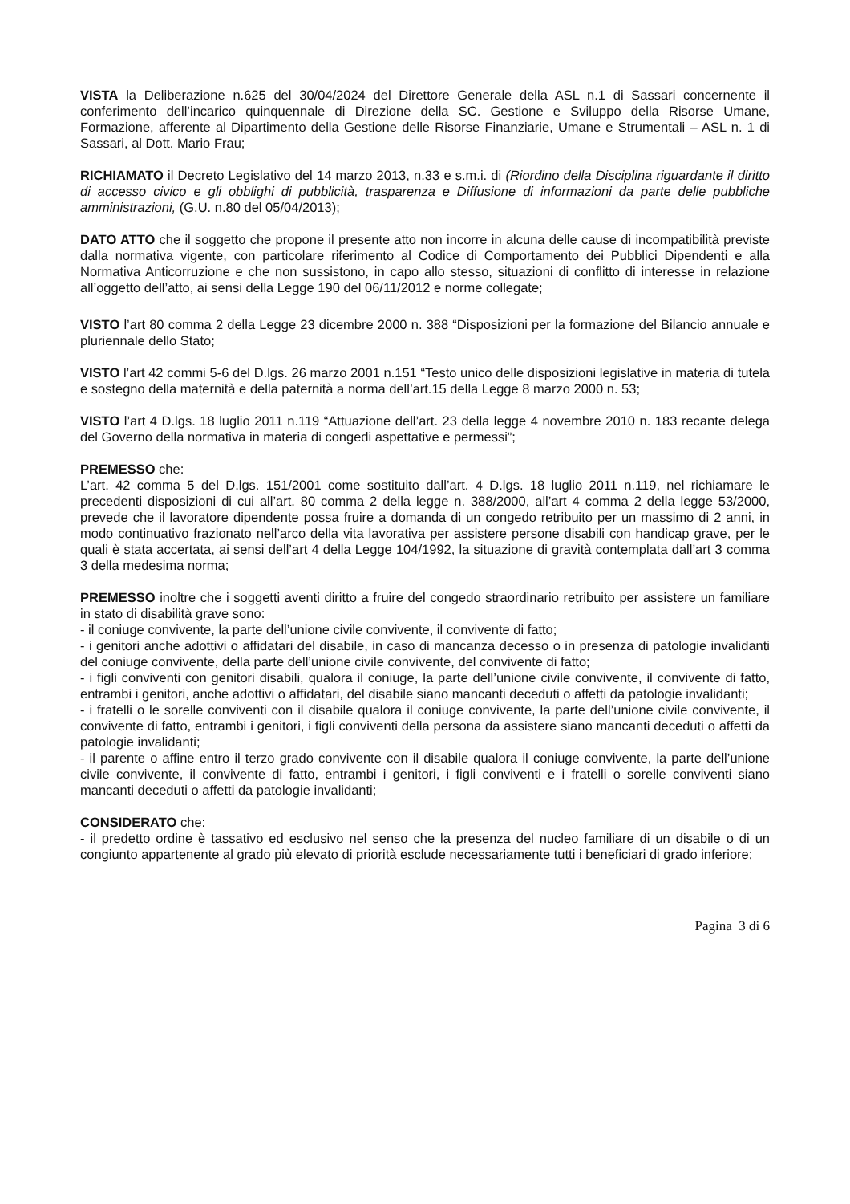VISTA la Deliberazione n.625 del 30/04/2024 del Direttore Generale della ASL n.1 di Sassari concernente il conferimento dell’incarico quinquennale di Direzione della SC. Gestione e Sviluppo della Risorse Umane, Formazione, afferente al Dipartimento della Gestione delle Risorse Finanziarie, Umane e Strumentali – ASL n. 1 di Sassari, al Dott. Mario Frau;
RICHIAMATO il Decreto Legislativo del 14 marzo 2013, n.33 e s.m.i. di (Riordino della Disciplina riguardante il diritto di accesso civico e gli obblighi di pubblicità, trasparenza e Diffusione di informazioni da parte delle pubbliche amministrazioni, (G.U. n.80 del 05/04/2013);
DATO ATTO che il soggetto che propone il presente atto non incorre in alcuna delle cause di incompatibilità previste dalla normativa vigente, con particolare riferimento al Codice di Comportamento dei Pubblici Dipendenti e alla Normativa Anticorruzione e che non sussistono, in capo allo stesso, situazioni di conflitto di interesse in relazione all’oggetto dell’atto, ai sensi della Legge 190 del 06/11/2012 e norme collegate;
VISTO l’art 80 comma 2 della Legge 23 dicembre 2000 n. 388 “Disposizioni per la formazione del Bilancio annuale e pluriennale dello Stato;
VISTO l’art 42 commi 5-6 del D.lgs. 26 marzo 2001 n.151 “Testo unico delle disposizioni legislative in materia di tutela e sostegno della maternità e della paternità a norma dell’art.15 della Legge 8 marzo 2000 n. 53;
VISTO l’art 4 D.lgs. 18 luglio 2011 n.119 “Attuazione dell’art. 23 della legge 4 novembre 2010 n. 183 recante delega del Governo della normativa in materia di congedi aspettative e permessi”;
PREMESSO che:
L’art. 42 comma 5 del D.lgs. 151/2001 come sostituito dall’art. 4 D.lgs. 18 luglio 2011 n.119, nel richiamare le precedenti disposizioni di cui all’art. 80 comma 2 della legge n. 388/2000, all’art 4 comma 2 della legge 53/2000, prevede che il lavoratore dipendente possa fruire a domanda di un congedo retribuito per un massimo di 2 anni, in modo continuativo frazionato nell’arco della vita lavorativa per assistere persone disabili con handicap grave, per le quali è stata accertata, ai sensi dell’art 4 della Legge 104/1992, la situazione di gravità contemplata dall’art 3 comma 3 della medesima norma;
PREMESSO inoltre che i soggetti aventi diritto a fruire del congedo straordinario retribuito per assistere un familiare in stato di disabilità grave sono:
- il coniuge convivente, la parte dell’unione civile convivente, il convivente di fatto;
- i genitori anche adottivi o affidatari del disabile, in caso di mancanza decesso o in presenza di patologie invalidanti del coniuge convivente, della parte dell’unione civile convivente, del convivente di fatto;
- i figli conviventi con genitori disabili, qualora il coniuge, la parte dell’unione civile convivente, il convivente di fatto, entrambi i genitori, anche adottivi o affidatari, del disabile siano mancanti deceduti o affetti da patologie invalidanti;
- i fratelli o le sorelle conviventi con il disabile qualora il coniuge convivente, la parte dell’unione civile convivente, il convivente di fatto, entrambi i genitori, i figli conviventi della persona da assistere siano mancanti deceduti o affetti da patologie invalidanti;
- il parente o affine entro il terzo grado convivente con il disabile qualora il coniuge convivente, la parte dell’unione civile convivente, il convivente di fatto, entrambi i genitori, i figli conviventi e i fratelli o sorelle conviventi siano mancanti deceduti o affetti da patologie invalidanti;
CONSIDERATO che:
- il predetto ordine è tassativo ed esclusivo nel senso che la presenza del nucleo familiare di un disabile o di un congiunto appartenente al grado più elevato di priorità esclude necessariamente tutti i beneficiari di grado inferiore;
Pagina 3 di 6